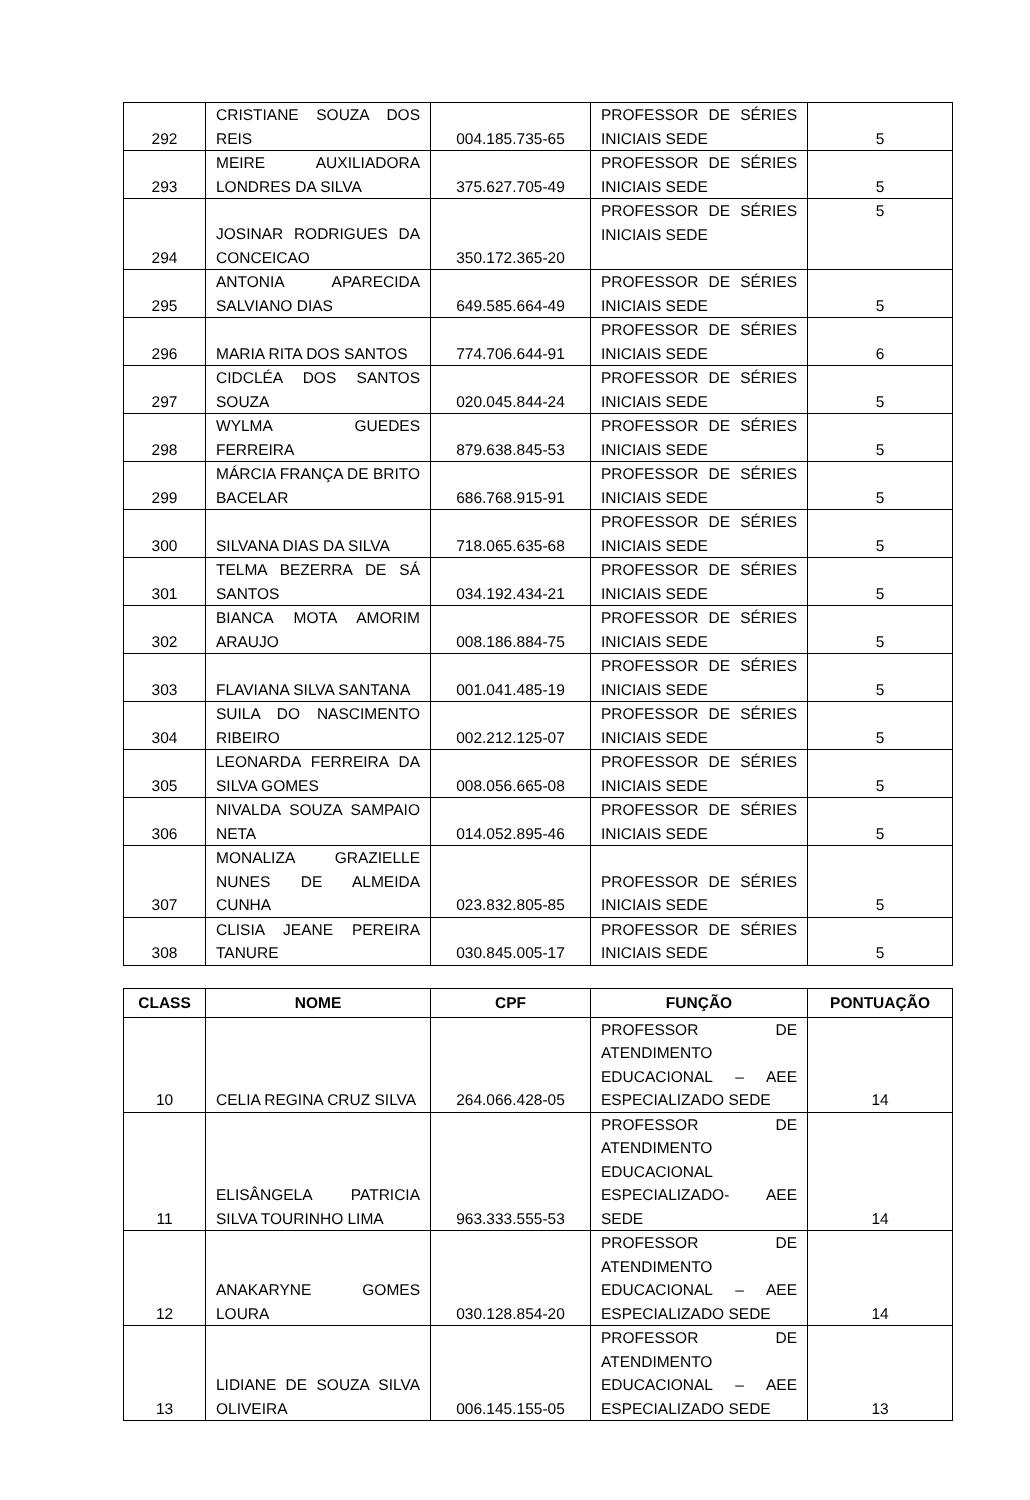| 292 | CRISTIANE SOUZA DOS REIS | 004.185.735-65 | PROFESSOR DE SÉRIES INICIAIS SEDE | 5 |
| 293 | MEIRE AUXILIADORA LONDRES DA SILVA | 375.627.705-49 | PROFESSOR DE SÉRIES INICIAIS SEDE | 5 |
| 294 | JOSINAR RODRIGUES DA CONCEICAO | 350.172.365-20 | PROFESSOR DE SÉRIES INICIAIS SEDE | 5 |
| 295 | ANTONIA APARECIDA SALVIANO DIAS | 649.585.664-49 | PROFESSOR DE SÉRIES INICIAIS SEDE | 5 |
| 296 | MARIA RITA DOS SANTOS | 774.706.644-91 | PROFESSOR DE SÉRIES INICIAIS SEDE | 6 |
| 297 | CIDCLÉA DOS SANTOS SOUZA | 020.045.844-24 | PROFESSOR DE SÉRIES INICIAIS SEDE | 5 |
| 298 | WYLMA GUEDES FERREIRA | 879.638.845-53 | PROFESSOR DE SÉRIES INICIAIS SEDE | 5 |
| 299 | MÁRCIA FRANÇA DE BRITO BACELAR | 686.768.915-91 | PROFESSOR DE SÉRIES INICIAIS SEDE | 5 |
| 300 | SILVANA DIAS DA SILVA | 718.065.635-68 | PROFESSOR DE SÉRIES INICIAIS SEDE | 5 |
| 301 | TELMA BEZERRA DE SÁ SANTOS | 034.192.434-21 | PROFESSOR DE SÉRIES INICIAIS SEDE | 5 |
| 302 | BIANCA MOTA AMORIM ARAUJO | 008.186.884-75 | PROFESSOR DE SÉRIES INICIAIS SEDE | 5 |
| 303 | FLAVIANA SILVA SANTANA | 001.041.485-19 | PROFESSOR DE SÉRIES INICIAIS SEDE | 5 |
| 304 | SUILA DO NASCIMENTO RIBEIRO | 002.212.125-07 | PROFESSOR DE SÉRIES INICIAIS SEDE | 5 |
| 305 | LEONARDA FERREIRA DA SILVA GOMES | 008.056.665-08 | PROFESSOR DE SÉRIES INICIAIS SEDE | 5 |
| 306 | NIVALDA SOUZA SAMPAIO NETA | 014.052.895-46 | PROFESSOR DE SÉRIES INICIAIS SEDE | 5 |
| 307 | MONALIZA GRAZIELLE NUNES DE ALMEIDA CUNHA | 023.832.805-85 | PROFESSOR DE SÉRIES INICIAIS SEDE | 5 |
| 308 | CLISIA JEANE PEREIRA TANURE | 030.845.005-17 | PROFESSOR DE SÉRIES INICIAIS SEDE | 5 |
| CLASS | NOME | CPF | FUNÇÃO | PONTUAÇÃO |
| --- | --- | --- | --- | --- |
| 10 | CELIA REGINA CRUZ SILVA | 264.066.428-05 | PROFESSOR DE ATENDIMENTO EDUCACIONAL – AEE ESPECIALIZADO SEDE | 14 |
| 11 | ELISÂNGELA PATRICIA SILVA TOURINHO LIMA | 963.333.555-53 | PROFESSOR DE ATENDIMENTO EDUCACIONAL ESPECIALIZADO- AEE SEDE | 14 |
| 12 | ANAKARYNE GOMES LOURA | 030.128.854-20 | PROFESSOR DE ATENDIMENTO EDUCACIONAL – AEE ESPECIALIZADO SEDE | 14 |
| 13 | LIDIANE DE SOUZA SILVA OLIVEIRA | 006.145.155-05 | PROFESSOR DE ATENDIMENTO EDUCACIONAL – AEE ESPECIALIZADO SEDE | 13 |